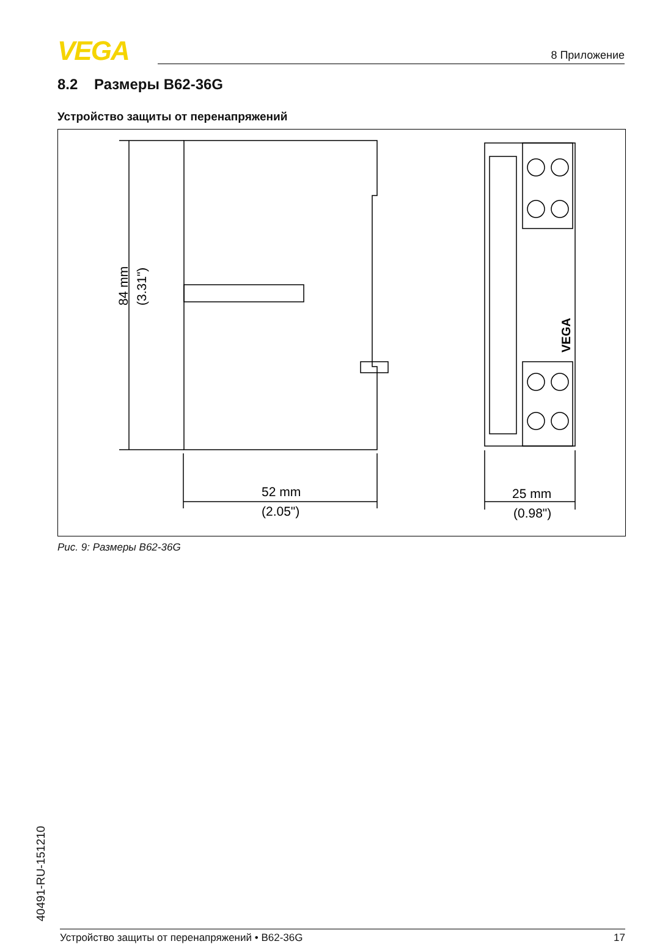VEGA 8 Приложение
8.2 Размеры B62-36G
Устройство защиты от перенапряжений
84 mm
(3.31")
52 mm
(2.05")
25 mm
(0.98")
VEGA
Рис. 9: Размеры B62-36G
40491-RU-151210
Устройство защиты от перенапряжений • B62-36G 17